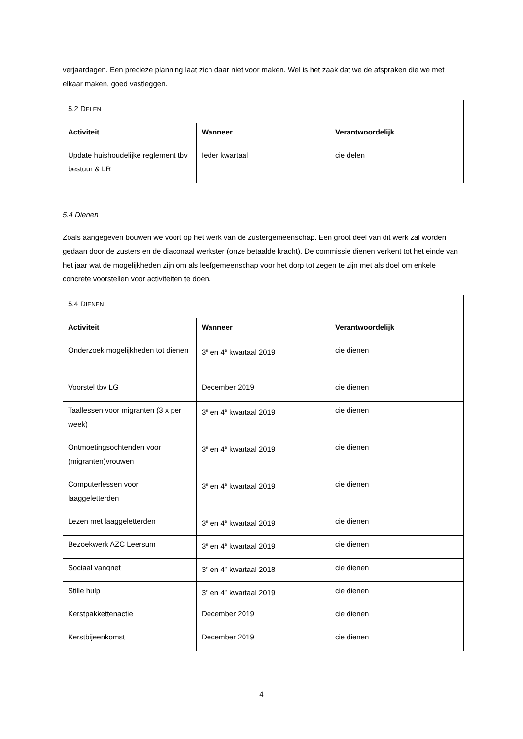verjaardagen. Een precieze planning laat zich daar niet voor maken. Wel is het zaak dat we de afspraken die we met elkaar maken, goed vastleggen.
| 5.2 D ELEN | | |
| Activiteit | Wanneer | Verantwoordelijk |
| Update huishoudelijke reglement tbv bestuur & LR | Ieder kwartaal | cie delen |
5.4 Dienen
Zoals aangegeven bouwen we voort op het werk van de zustergemeenschap. Een groot deel van dit werk zal worden gedaan door de zusters en de diaconaal werkster (onze betaalde kracht). De commissie dienen verkent tot het einde van het jaar wat de mogelijkheden zijn om als leefgemeenschap voor het dorp tot zegen te zijn met als doel om enkele concrete voorstellen voor activiteiten te doen.
| 5.4 D IENEN | | |
| Activiteit | Wanneer | Verantwoordelijk |
| Onderzoek mogelijkheden tot dienen | 3<sup>e</sup> en 4<sup>e</sup> kwartaal 2019 | cie dienen |
| Voorstel tbv LG | December 2019 | cie dienen |
| Taallessen voor migranten (3 x per week) | 3<sup>e</sup> en 4<sup>e</sup> kwartaal 2019 | cie dienen |
| Ontmoetingsochtenden voor (migranten)vrouwen | 3<sup>e</sup> en 4<sup>e</sup> kwartaal 2019 | cie dienen |
| Computerlessen voor laaggeletterden | 3<sup>e</sup> en 4<sup>e</sup> kwartaal 2019 | cie dienen |
| Lezen met laaggeletterden | 3<sup>e</sup> en 4<sup>e</sup> kwartaal 2019 | cie dienen |
| Bezoekwerk AZC Leersum | 3<sup>e</sup> en 4<sup>e</sup> kwartaal 2019 | cie dienen |
| Sociaal vangnet | 3<sup>e</sup> en 4<sup>e</sup> kwartaal 2018 | cie dienen |
| Stille hulp | 3<sup>e</sup> en 4<sup>e</sup> kwartaal 2019 | cie dienen |
| Kerstpakkettenactie | December 2019 | cie dienen |
| Kerstbijeenkomst | December 2019 | cie dienen |
4